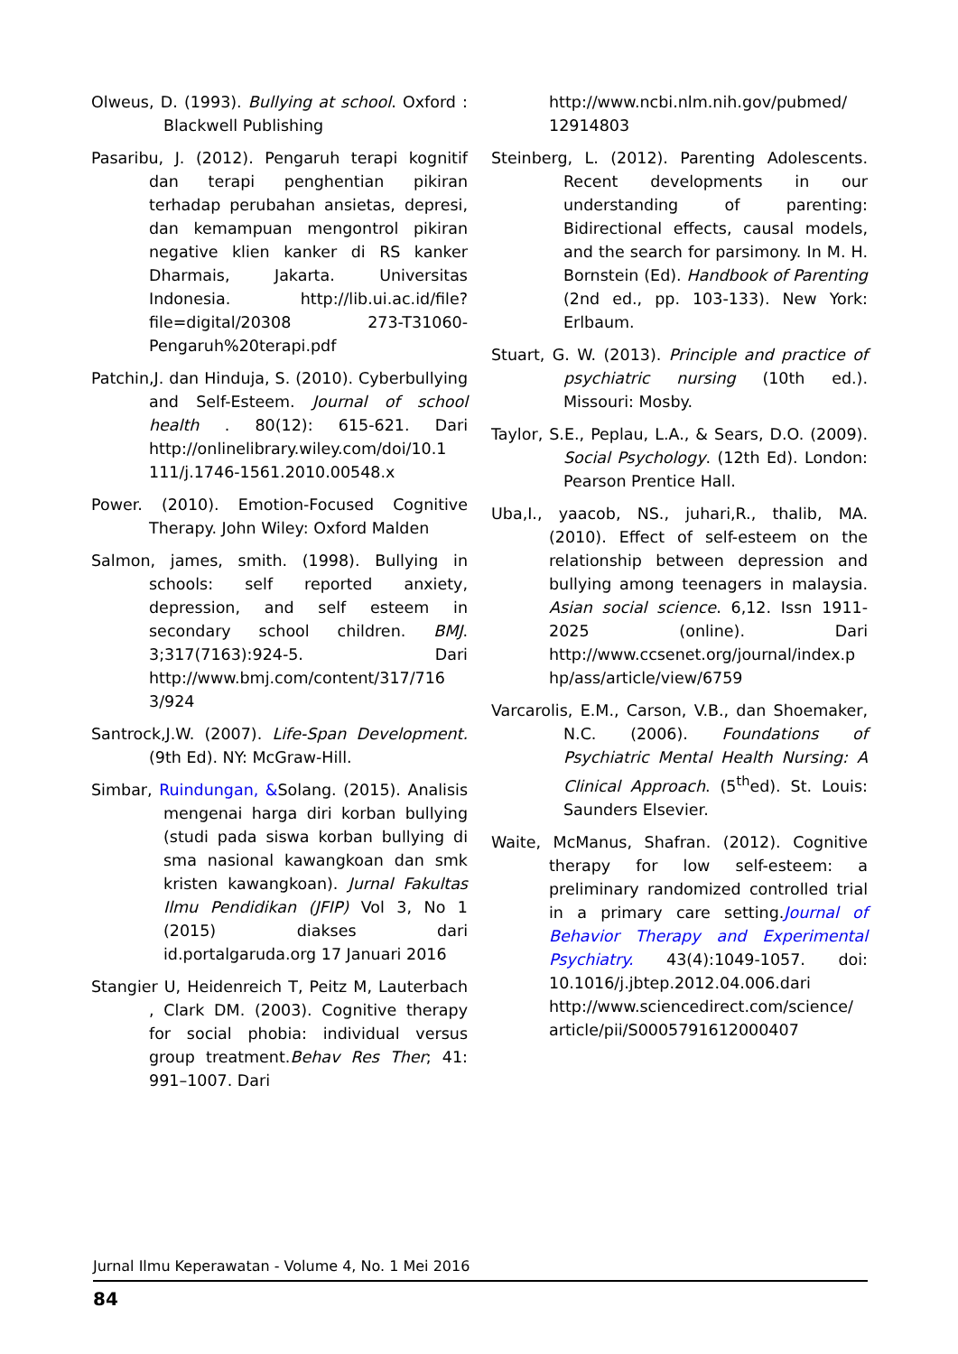Olweus, D. (1993). Bullying at school. Oxford : Blackwell Publishing
Pasaribu, J. (2012). Pengaruh terapi kognitif dan terapi penghentian pikiran terhadap perubahan ansietas, depresi, dan kemampuan mengontrol pikiran negative klien kanker di RS kanker Dharmais, Jakarta. Universitas Indonesia. http://lib.ui.ac.id/file?file=digital/20308 273-T31060-Pengaruh%20terapi.pdf
Patchin,J. dan Hinduja, S. (2010). Cyberbullying and Self-Esteem. Journal of school health . 80(12): 615-621. Dari http://onlinelibrary.wiley.com/doi/10.1 111/j.1746-1561.2010.00548.x
Power. (2010). Emotion-Focused Cognitive Therapy. John Wiley: Oxford Malden
Salmon, james, smith. (1998). Bullying in schools: self reported anxiety, depression, and self esteem in secondary school children. BMJ. 3;317(7163):924-5. Dari http://www.bmj.com/content/317/716 3/924
Santrock,J.W. (2007). Life-Span Development. (9th Ed). NY: McGraw-Hill.
Simbar, Ruindungan, &Solang. (2015). Analisis mengenai harga diri korban bullying (studi pada siswa korban bullying di sma nasional kawangkoan dan smk kristen kawangkoan). Jurnal Fakultas Ilmu Pendidikan (JFIP) Vol 3, No 1 (2015) diakses dari id.portalgaruda.org 17 Januari 2016
Stangier U, Heidenreich T, Peitz M, Lauterbach , Clark DM. (2003). Cognitive therapy for social phobia: individual versus group treatment.Behav Res Ther; 41: 991–1007. Dari
http://www.ncbi.nlm.nih.gov/pubmed/ 12914803
Steinberg, L. (2012). Parenting Adolescents. Recent developments in our understanding of parenting: Bidirectional effects, causal models, and the search for parsimony. In M. H. Bornstein (Ed). Handbook of Parenting (2nd ed., pp. 103-133). New York: Erlbaum.
Stuart, G. W. (2013). Principle and practice of psychiatric nursing (10th ed.). Missouri: Mosby.
Taylor, S.E., Peplau, L.A., & Sears, D.O. (2009). Social Psychology. (12th Ed). London: Pearson Prentice Hall.
Uba,I., yaacob, NS., juhari,R., thalib, MA. (2010). Effect of self-esteem on the relationship between depression and bullying among teenagers in malaysia. Asian social science. 6,12. Issn 1911-2025 (online). Dari http://www.ccsenet.org/journal/index.p hp/ass/article/view/6759
Varcarolis, E.M., Carson, V.B., dan Shoemaker, N.C. (2006). Foundations of Psychiatric Mental Health Nursing: A Clinical Approach. (5<sup>th</sup>ed). St. Louis: Saunders Elsevier.
Waite, McManus, Shafran. (2012). Cognitive therapy for low self-esteem: a preliminary randomized controlled trial in a primary care setting.Journal of Behavior Therapy and Experimental Psychiatry. 43(4):1049-1057. doi: 10.1016/j.jbtep.2012.04.006.dari http://www.sciencedirect.com/science/ article/pii/S0005791612000407
Jurnal Ilmu Keperawatan - Volume 4, No. 1 Mei 2016
84